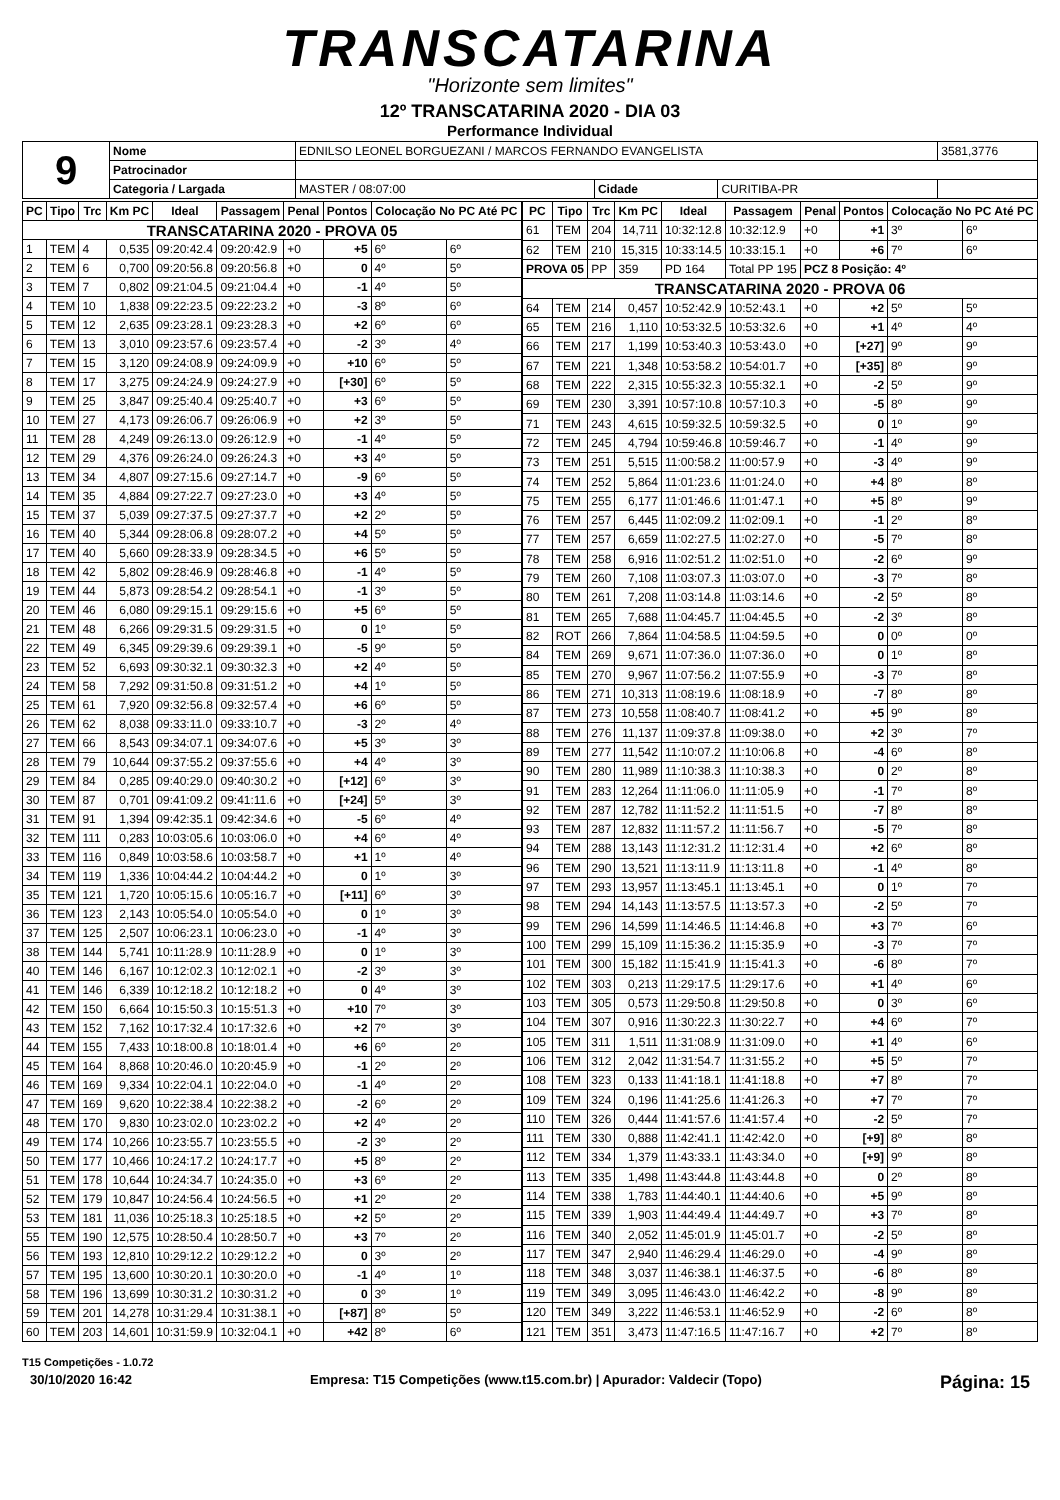TRANSCATARINA
"Horizonte sem limites"
12º TRANSCATARINA 2020 - DIA 03
Performance Individual
| 9 | Nome | EDNILSO LEONEL BORGUEZANI / MARCOS FERNANDO EVANGELISTA | | | | 3581,3776 |
| | Patrocinador | | | | | |
| | Categoria / Largada | MASTER / 08:07:00 | Cidade | CURITIBA-PR | | |
| PC | Tipo | Trc | Km PC | Ideal | Passagem | Penal | Pontos | Colocação No PC Até PC | |
| --- | --- | --- | --- | --- | --- | --- | --- | --- | --- |
| TRANSCATARINA 2020 - PROVA 05 | | | | | | | | | |
| 1 | TEM | 4 | 0,535 | 09:20:42.4 | 09:20:42.9 | +0 | +5 | 6º | 6º |
| 2 | TEM | 6 | 0,700 | 09:20:56.8 | 09:20:56.8 | +0 | 0 | 4º | 5º |
| 3 | TEM | 7 | 0,802 | 09:21:04.5 | 09:21:04.4 | +0 | -1 | 4º | 5º |
| 4 | TEM | 10 | 1,838 | 09:22:23.5 | 09:22:23.2 | +0 | -3 | 8º | 6º |
| 5 | TEM | 12 | 2,635 | 09:23:28.1 | 09:23:28.3 | +0 | +2 | 6º | 6º |
| 6 | TEM | 13 | 3,010 | 09:23:57.6 | 09:23:57.4 | +0 | -2 | 3º | 4º |
| 7 | TEM | 15 | 3,120 | 09:24:08.9 | 09:24:09.9 | +0 | +10 | 6º | 5º |
| 8 | TEM | 17 | 3,275 | 09:24:24.9 | 09:24:27.9 | +0 | [+30] | 6º | 5º |
| 9 | TEM | 25 | 3,847 | 09:25:40.4 | 09:25:40.7 | +0 | +3 | 6º | 5º |
| 10 | TEM | 27 | 4,173 | 09:26:06.7 | 09:26:06.9 | +0 | +2 | 3º | 5º |
| 11 | TEM | 28 | 4,249 | 09:26:13.0 | 09:26:12.9 | +0 | -1 | 4º | 5º |
| 12 | TEM | 29 | 4,376 | 09:26:24.0 | 09:26:24.3 | +0 | +3 | 4º | 5º |
| 13 | TEM | 34 | 4,807 | 09:27:15.6 | 09:27:14.7 | +0 | -9 | 6º | 5º |
| 14 | TEM | 35 | 4,884 | 09:27:22.7 | 09:27:23.0 | +0 | +3 | 4º | 5º |
| 15 | TEM | 37 | 5,039 | 09:27:37.5 | 09:27:37.7 | +0 | +2 | 2º | 5º |
| 16 | TEM | 40 | 5,344 | 09:28:06.8 | 09:28:07.2 | +0 | +4 | 5º | 5º |
| 17 | TEM | 40 | 5,660 | 09:28:33.9 | 09:28:34.5 | +0 | +6 | 5º | 5º |
| 18 | TEM | 42 | 5,802 | 09:28:46.9 | 09:28:46.8 | +0 | -1 | 4º | 5º |
| 19 | TEM | 44 | 5,873 | 09:28:54.2 | 09:28:54.1 | +0 | -1 | 3º | 5º |
| 20 | TEM | 46 | 6,080 | 09:29:15.1 | 09:29:15.6 | +0 | +5 | 6º | 5º |
| 21 | TEM | 48 | 6,266 | 09:29:31.5 | 09:29:31.5 | +0 | 0 | 1º | 5º |
| 22 | TEM | 49 | 6,345 | 09:29:39.6 | 09:29:39.1 | +0 | -5 | 9º | 5º |
| 23 | TEM | 52 | 6,693 | 09:30:32.1 | 09:30:32.3 | +0 | +2 | 4º | 5º |
| 24 | TEM | 58 | 7,292 | 09:31:50.8 | 09:31:51.2 | +0 | +4 | 1º | 5º |
| 25 | TEM | 61 | 7,920 | 09:32:56.8 | 09:32:57.4 | +0 | +6 | 6º | 5º |
| 26 | TEM | 62 | 8,038 | 09:33:11.0 | 09:33:10.7 | +0 | -3 | 2º | 4º |
| 27 | TEM | 66 | 8,543 | 09:34:07.1 | 09:34:07.6 | +0 | +5 | 3º | 3º |
| 28 | TEM | 79 | 10,644 | 09:37:55.2 | 09:37:55.6 | +0 | +4 | 4º | 3º |
| 29 | TEM | 84 | 0,285 | 09:40:29.0 | 09:40:30.2 | +0 | [+12] | 6º | 3º |
| 30 | TEM | 87 | 0,701 | 09:41:09.2 | 09:41:11.6 | +0 | [+24] | 5º | 3º |
| 31 | TEM | 91 | 1,394 | 09:42:35.1 | 09:42:34.6 | +0 | -5 | 6º | 4º |
| 32 | TEM | 111 | 0,283 | 10:03:05.6 | 10:03:06.0 | +0 | +4 | 6º | 4º |
| 33 | TEM | 116 | 0,849 | 10:03:58.6 | 10:03:58.7 | +0 | +1 | 1º | 4º |
| 34 | TEM | 119 | 1,336 | 10:04:44.2 | 10:04:44.2 | +0 | 0 | 1º | 3º |
| 35 | TEM | 121 | 1,720 | 10:05:15.6 | 10:05:16.7 | +0 | [+11] | 6º | 3º |
| 36 | TEM | 123 | 2,143 | 10:05:54.0 | 10:05:54.0 | +0 | 0 | 1º | 3º |
| 37 | TEM | 125 | 2,507 | 10:06:23.1 | 10:06:23.0 | +0 | -1 | 4º | 3º |
| 38 | TEM | 144 | 5,741 | 10:11:28.9 | 10:11:28.9 | +0 | 0 | 1º | 3º |
| 40 | TEM | 146 | 6,167 | 10:12:02.3 | 10:12:02.1 | +0 | -2 | 3º | 3º |
| 41 | TEM | 146 | 6,339 | 10:12:18.2 | 10:12:18.2 | +0 | 0 | 4º | 3º |
| 42 | TEM | 150 | 6,664 | 10:15:50.3 | 10:15:51.3 | +0 | +10 | 7º | 3º |
| 43 | TEM | 152 | 7,162 | 10:17:32.4 | 10:17:32.6 | +0 | +2 | 7º | 3º |
| 44 | TEM | 155 | 7,433 | 10:18:00.8 | 10:18:01.4 | +0 | +6 | 6º | 2º |
| 45 | TEM | 164 | 8,868 | 10:20:46.0 | 10:20:45.9 | +0 | -1 | 2º | 2º |
| 46 | TEM | 169 | 9,334 | 10:22:04.1 | 10:22:04.0 | +0 | -1 | 4º | 2º |
| 47 | TEM | 169 | 9,620 | 10:22:38.4 | 10:22:38.2 | +0 | -2 | 6º | 2º |
| 48 | TEM | 170 | 9,830 | 10:23:02.0 | 10:23:02.2 | +0 | +2 | 4º | 2º |
| 49 | TEM | 174 | 10,266 | 10:23:55.7 | 10:23:55.5 | +0 | -2 | 3º | 2º |
| 50 | TEM | 177 | 10,466 | 10:24:17.2 | 10:24:17.7 | +0 | +5 | 8º | 2º |
| 51 | TEM | 178 | 10,644 | 10:24:34.7 | 10:24:35.0 | +0 | +3 | 6º | 2º |
| 52 | TEM | 179 | 10,847 | 10:24:56.4 | 10:24:56.5 | +0 | +1 | 2º | 2º |
| 53 | TEM | 181 | 11,036 | 10:25:18.3 | 10:25:18.5 | +0 | +2 | 5º | 2º |
| 55 | TEM | 190 | 12,575 | 10:28:50.4 | 10:28:50.7 | +0 | +3 | 7º | 2º |
| 56 | TEM | 193 | 12,810 | 10:29:12.2 | 10:29:12.2 | +0 | 0 | 3º | 2º |
| 57 | TEM | 195 | 13,600 | 10:30:20.1 | 10:30:20.0 | +0 | -1 | 4º | 1º |
| 58 | TEM | 196 | 13,699 | 10:30:31.2 | 10:30:31.2 | +0 | 0 | 3º | 1º |
| 59 | TEM | 201 | 14,278 | 10:31:29.4 | 10:31:38.1 | +0 | [+87] | 8º | 5º |
| 60 | TEM | 203 | 14,601 | 10:31:59.9 | 10:32:04.1 | +0 | +42 | 8º | 6º |
| PC | Tipo | Trc | Km PC | Ideal | Passagem | Penal | Pontos | Colocação No PC Até PC | |
| --- | --- | --- | --- | --- | --- | --- | --- | --- | --- |
| 61 | TEM | 204 | 14,711 | 10:32:12.8 | 10:32:12.9 | +0 | +1 | 3º | 6º |
| 62 | TEM | 210 | 15,315 | 10:33:14.5 | 10:33:15.1 | +0 | +6 | 7º | 6º |
| PROVA 05 | | PP | 359 | PD 164 | Total PP 195 | PCZ 8 Posição: 4º | | | |
| TRANSCATARINA 2020 - PROVA 06 | | | | | | | | | |
| 64 | TEM | 214 | 0,457 | 10:52:42.9 | 10:52:43.1 | +0 | +2 | 5º | 5º |
| 65 | TEM | 216 | 1,110 | 10:53:32.5 | 10:53:32.6 | +0 | +1 | 4º | 4º |
| 66 | TEM | 217 | 1,199 | 10:53:40.3 | 10:53:43.0 | +0 | [+27] | 9º | 9º |
| 67 | TEM | 221 | 1,348 | 10:53:58.2 | 10:54:01.7 | +0 | [+35] | 8º | 9º |
| 68 | TEM | 222 | 2,315 | 10:55:32.3 | 10:55:32.1 | +0 | -2 | 5º | 9º |
| 69 | TEM | 230 | 3,391 | 10:57:10.8 | 10:57:10.3 | +0 | -5 | 8º | 9º |
| 71 | TEM | 243 | 4,615 | 10:59:32.5 | 10:59:32.5 | +0 | 0 | 1º | 9º |
| 72 | TEM | 245 | 4,794 | 10:59:46.8 | 10:59:46.7 | +0 | -1 | 4º | 9º |
| 73 | TEM | 251 | 5,515 | 11:00:58.2 | 11:00:57.9 | +0 | -3 | 4º | 9º |
| 74 | TEM | 252 | 5,864 | 11:01:23.6 | 11:01:24.0 | +0 | +4 | 8º | 8º |
| 75 | TEM | 255 | 6,177 | 11:01:46.6 | 11:01:47.1 | +0 | +5 | 8º | 9º |
| 76 | TEM | 257 | 6,445 | 11:02:09.2 | 11:02:09.1 | +0 | -1 | 2º | 8º |
| 77 | TEM | 257 | 6,659 | 11:02:27.5 | 11:02:27.0 | +0 | -5 | 7º | 8º |
| 78 | TEM | 258 | 6,916 | 11:02:51.2 | 11:02:51.0 | +0 | -2 | 6º | 9º |
| 79 | TEM | 260 | 7,108 | 11:03:07.3 | 11:03:07.0 | +0 | -3 | 7º | 8º |
| 80 | TEM | 261 | 7,208 | 11:03:14.8 | 11:03:14.6 | +0 | -2 | 5º | 8º |
| 81 | TEM | 265 | 7,688 | 11:04:45.7 | 11:04:45.5 | +0 | -2 | 3º | 8º |
| 82 | ROT | 266 | 7,864 | 11:04:58.5 | 11:04:59.5 | +0 | 0 | 0º | 0º |
| 84 | TEM | 269 | 9,671 | 11:07:36.0 | 11:07:36.0 | +0 | 0 | 1º | 8º |
| 85 | TEM | 270 | 9,967 | 11:07:56.2 | 11:07:55.9 | +0 | -3 | 7º | 8º |
| 86 | TEM | 271 | 10,313 | 11:08:19.6 | 11:08:18.9 | +0 | -7 | 8º | 8º |
| 87 | TEM | 273 | 10,558 | 11:08:40.7 | 11:08:41.2 | +0 | +5 | 9º | 8º |
| 88 | TEM | 276 | 11,137 | 11:09:37.8 | 11:09:38.0 | +0 | +2 | 3º | 7º |
| 89 | TEM | 277 | 11,542 | 11:10:07.2 | 11:10:06.8 | +0 | -4 | 6º | 8º |
| 90 | TEM | 280 | 11,989 | 11:10:38.3 | 11:10:38.3 | +0 | 0 | 2º | 8º |
| 91 | TEM | 283 | 12,264 | 11:11:06.0 | 11:11:05.9 | +0 | -1 | 7º | 8º |
| 92 | TEM | 287 | 12,782 | 11:11:52.2 | 11:11:51.5 | +0 | -7 | 8º | 8º |
| 93 | TEM | 287 | 12,832 | 11:11:57.2 | 11:11:56.7 | +0 | -5 | 7º | 8º |
| 94 | TEM | 288 | 13,143 | 11:12:31.2 | 11:12:31.4 | +0 | +2 | 6º | 8º |
| 96 | TEM | 290 | 13,521 | 11:13:11.9 | 11:13:11.8 | +0 | -1 | 4º | 8º |
| 97 | TEM | 293 | 13,957 | 11:13:45.1 | 11:13:45.1 | +0 | 0 | 1º | 7º |
| 98 | TEM | 294 | 14,143 | 11:13:57.5 | 11:13:57.3 | +0 | -2 | 5º | 7º |
| 99 | TEM | 296 | 14,599 | 11:14:46.5 | 11:14:46.8 | +0 | +3 | 7º | 6º |
| 100 | TEM | 299 | 15,109 | 11:15:36.2 | 11:15:35.9 | +0 | -3 | 7º | 7º |
| 101 | TEM | 300 | 15,182 | 11:15:41.9 | 11:15:41.3 | +0 | -6 | 8º | 7º |
| 102 | TEM | 303 | 0,213 | 11:29:17.5 | 11:29:17.6 | +0 | +1 | 4º | 6º |
| 103 | TEM | 305 | 0,573 | 11:29:50.8 | 11:29:50.8 | +0 | 0 | 3º | 6º |
| 104 | TEM | 307 | 0,916 | 11:30:22.3 | 11:30:22.7 | +0 | +4 | 6º | 7º |
| 105 | TEM | 311 | 1,511 | 11:31:08.9 | 11:31:09.0 | +0 | +1 | 4º | 6º |
| 106 | TEM | 312 | 2,042 | 11:31:54.7 | 11:31:55.2 | +0 | +5 | 5º | 7º |
| 108 | TEM | 323 | 0,133 | 11:41:18.1 | 11:41:18.8 | +0 | +7 | 8º | 7º |
| 109 | TEM | 324 | 0,196 | 11:41:25.6 | 11:41:26.3 | +0 | +7 | 7º | 7º |
| 110 | TEM | 326 | 0,444 | 11:41:57.6 | 11:41:57.4 | +0 | -2 | 5º | 7º |
| 111 | TEM | 330 | 0,888 | 11:42:41.1 | 11:42:42.0 | +0 | [+9] | 8º | 8º |
| 112 | TEM | 334 | 1,379 | 11:43:33.1 | 11:43:34.0 | +0 | [+9] | 9º | 8º |
| 113 | TEM | 335 | 1,498 | 11:43:44.8 | 11:43:44.8 | +0 | 0 | 2º | 8º |
| 114 | TEM | 338 | 1,783 | 11:44:40.1 | 11:44:40.6 | +0 | +5 | 9º | 8º |
| 115 | TEM | 339 | 1,903 | 11:44:49.4 | 11:44:49.7 | +0 | +3 | 7º | 8º |
| 116 | TEM | 340 | 2,052 | 11:45:01.9 | 11:45:01.7 | +0 | -2 | 5º | 8º |
| 117 | TEM | 347 | 2,940 | 11:46:29.4 | 11:46:29.0 | +0 | -4 | 9º | 8º |
| 118 | TEM | 348 | 3,037 | 11:46:38.1 | 11:46:37.5 | +0 | -6 | 8º | 8º |
| 119 | TEM | 349 | 3,095 | 11:46:43.0 | 11:46:42.2 | +0 | -8 | 9º | 8º |
| 120 | TEM | 349 | 3,222 | 11:46:53.1 | 11:46:52.9 | +0 | -2 | 6º | 8º |
| 121 | TEM | 351 | 3,473 | 11:47:16.5 | 11:47:16.7 | +0 | +2 | 7º | 8º |
T15 Competições - 1.0.72
30/10/2020 16:42 Empresa: T15 Competições (www.t15.com.br) | Apurador: Valdecir (Topo) Página: 15